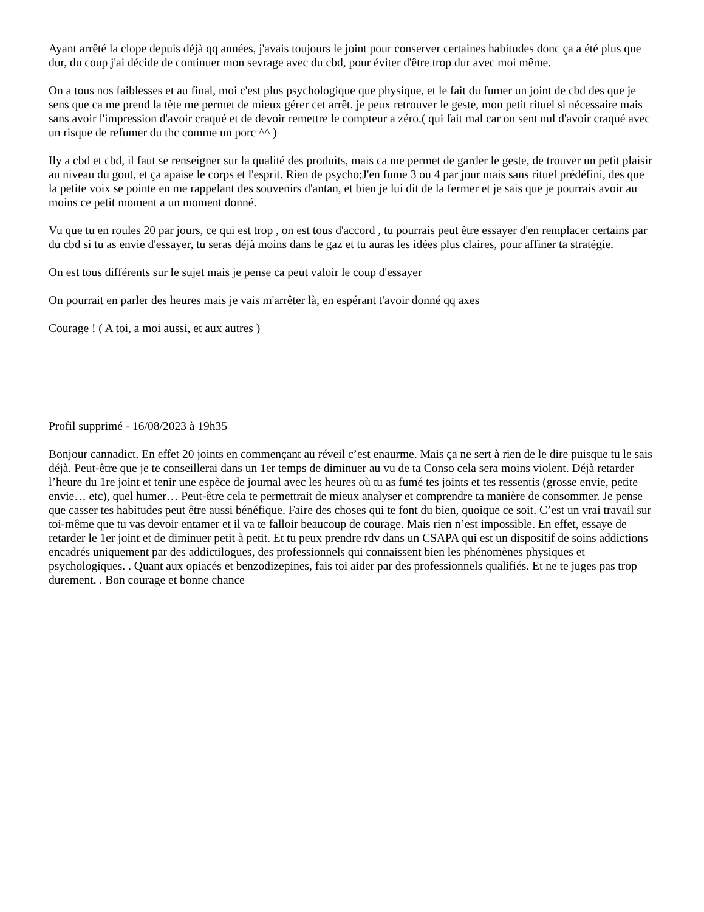Ayant arrêté la clope depuis déjà qq années, j'avais toujours le joint pour conserver certaines habitudes donc ça a été plus que dur, du coup j'ai décide de continuer mon sevrage avec du cbd, pour éviter d'être trop dur avec moi même.
On a tous nos faiblesses et au final, moi c'est plus psychologique que physique, et le fait du fumer un joint de cbd des que je sens que ca me prend la tète me permet de mieux gérer cet arrêt. je peux retrouver le geste, mon petit rituel si nécessaire mais sans avoir l'impression d'avoir craqué et de devoir remettre le compteur a zéro.( qui fait mal car on sent nul d'avoir craqué avec un risque de refumer du thc comme un porc ^^ )
Ily a cbd et cbd, il faut se renseigner sur la qualité des produits, mais ca me permet de garder le geste, de trouver un petit plaisir au niveau du gout, et ça apaise le corps et l'esprit. Rien de psycho;J'en fume 3 ou 4 par jour mais sans rituel prédéfini, des que la petite voix se pointe en me rappelant des souvenirs d'antan, et bien je lui dit de la fermer et je sais que je pourrais avoir au moins ce petit moment a un moment donné.
Vu que tu en roules 20 par jours, ce qui est trop , on est tous d'accord , tu pourrais peut être essayer d'en remplacer certains par du cbd si tu as envie d'essayer, tu seras déjà moins dans le gaz et tu auras les idées plus claires, pour affiner ta stratégie.
On est tous différents sur le sujet mais je pense ca peut valoir le coup d'essayer
On pourrait en parler des heures mais je vais m'arrêter là, en espérant t'avoir donné qq axes
Courage ! ( A toi, a moi aussi, et aux autres )
Profil supprimé - 16/08/2023 à 19h35
Bonjour cannadict. En effet 20 joints en commençant au réveil c’est enaurme. Mais ça ne sert à rien de le dire puisque tu le sais déjà. Peut-être que je te conseillerai dans un 1er temps de diminuer au vu de ta Conso cela sera moins violent. Déjà retarder l’heure du 1re joint et tenir une espèce de journal avec les heures où tu as fumé tes joints et tes ressentis (grosse envie, petite envie… etc), quel humer… Peut-être cela te permettrait de mieux analyser et comprendre ta manière de consommer. Je pense que casser tes habitudes peut être aussi bénéfique. Faire des choses qui te font du bien, quoique ce soit. C’est un vrai travail sur toi-même que tu vas devoir entamer et il va te falloir beaucoup de courage. Mais rien n’est impossible. En effet, essaye de retarder le 1er joint et de diminuer petit à petit. Et tu peux prendre rdv dans un CSAPA qui est un dispositif de soins addictions encadrés uniquement par des addictilogues, des professionnels qui connaissent bien les phénomènes physiques et psychologiques. . Quant aux opiacés et benzodizepines, fais toi aider par des professionnels qualifiés. Et ne te juges pas trop durement. . Bon courage et bonne chance